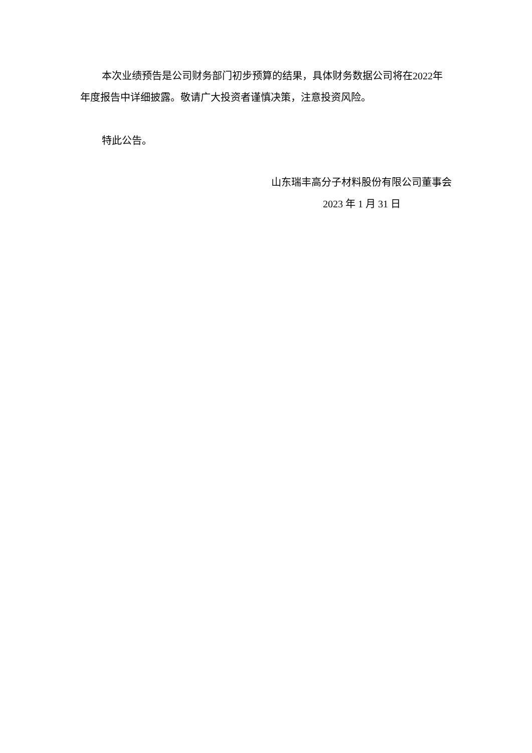本次业绩预告是公司财务部门初步预算的结果，具体财务数据公司将在2022年年度报告中详细披露。敬请广大投资者谨慎决策，注意投资风险。
特此公告。
山东瑞丰高分子材料股份有限公司董事会
2023 年 1 月 31 日